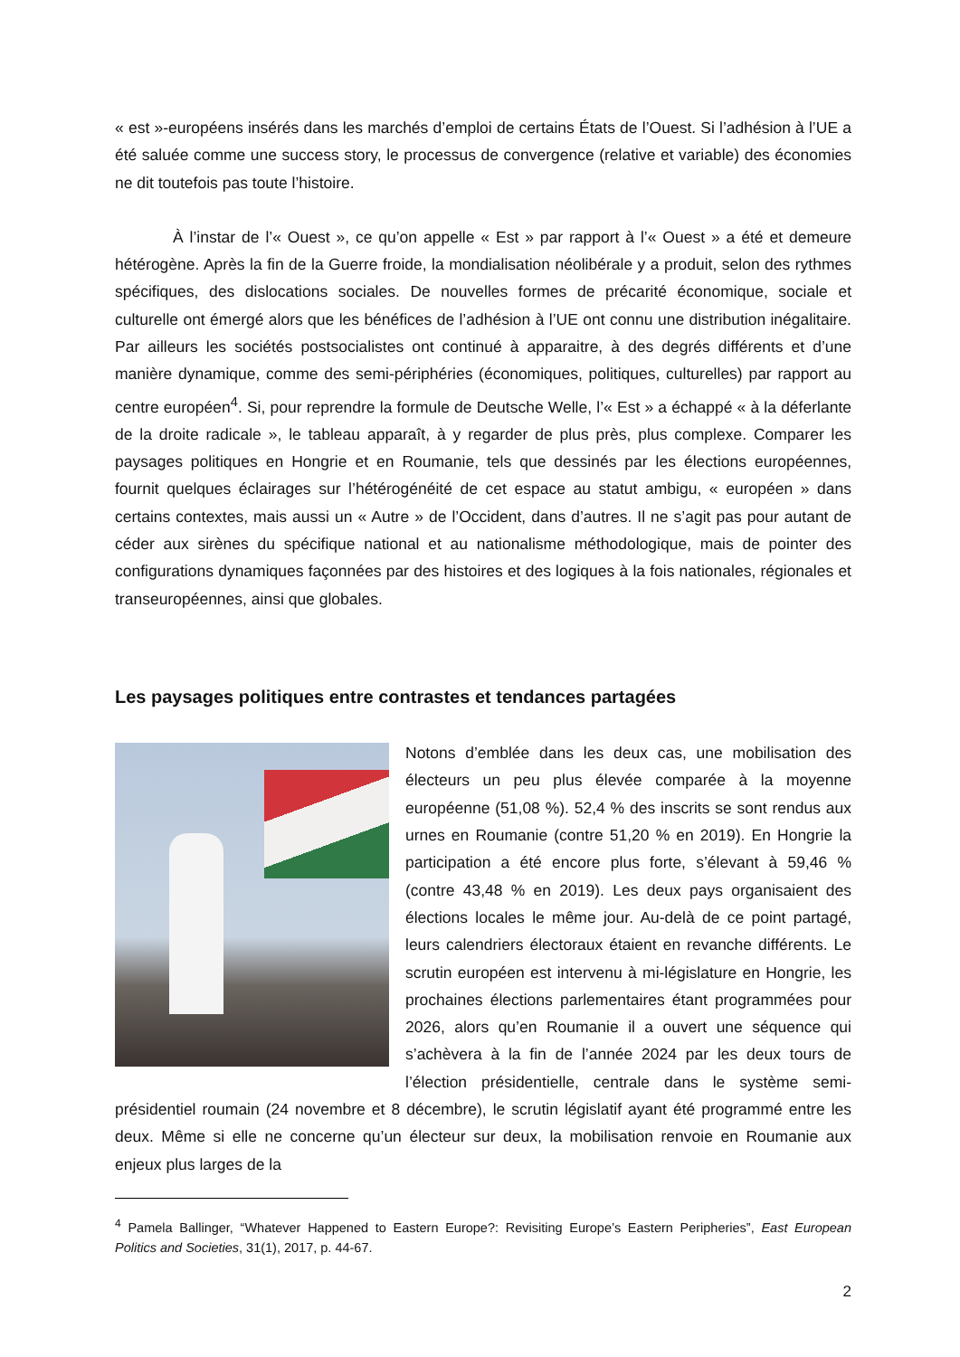« est »-européens insérés dans les marchés d’emploi de certains États de l’Ouest. Si l’adhésion à l’UE a été saluée comme une success story, le processus de convergence (relative et variable) des économies ne dit toutefois pas toute l’histoire.
À l’instar de l’« Ouest », ce qu’on appelle « Est » par rapport à l’« Ouest » a été et demeure hétérogène. Après la fin de la Guerre froide, la mondialisation néolibérale y a produit, selon des rythmes spécifiques, des dislocations sociales. De nouvelles formes de précarité économique, sociale et culturelle ont émergé alors que les bénéfices de l’adhésion à l’UE ont connu une distribution inégalitaire. Par ailleurs les sociétés postsocialistes ont continué à apparaitre, à des degrés différents et d’une manière dynamique, comme des semi-périphéries (économiques, politiques, culturelles) par rapport au centre européen<sup>4</sup>. Si, pour reprendre la formule de Deutsche Welle, l’« Est » a échappé « à la déferlante de la droite radicale », le tableau apparaît, à y regarder de plus près, plus complexe. Comparer les paysages politiques en Hongrie et en Roumanie, tels que dessinés par les élections européennes, fournit quelques éclairages sur l’hétérogénéité de cet espace au statut ambigu, « européen » dans certains contextes, mais aussi un « Autre » de l’Occident, dans d’autres. Il ne s’agit pas pour autant de céder aux sirènes du spécifique national et au nationalisme méthodologique, mais de pointer des configurations dynamiques façonnées par des histoires et des logiques à la fois nationales, régionales et transeuropéennes, ainsi que globales.
Les paysages politiques entre contrastes et tendances partagées
Notons d’emblée dans les deux cas, une mobilisation des électeurs un peu plus élevée comparée à la moyenne européenne (51,08 %). 52,4 % des inscrits se sont rendus aux urnes en Roumanie (contre 51,20 % en 2019). En Hongrie la participation a été encore plus forte, s’élevant à 59,46 % (contre 43,48 % en 2019). Les deux pays organisaient des élections locales le même jour. Au-delà de ce point partagé, leurs calendriers électoraux étaient en revanche différents. Le scrutin européen est intervenu à mi-législature en Hongrie, les prochaines élections parlementaires étant programmées pour 2026, alors qu’en Roumanie il a ouvert une séquence qui s’achèvera à la fin de l’année 2024 par les deux tours de l’élection présidentielle, centrale dans le système semi-présidentiel roumain (24 novembre et 8 décembre), le scrutin législatif ayant été programmé entre les deux. Même si elle ne concerne qu’un électeur sur deux, la mobilisation renvoie en Roumanie aux enjeux plus larges de la
<sup>4</sup> Pamela Ballinger, “Whatever Happened to Eastern Europe?: Revisiting Europe’s Eastern Peripheries”, East European Politics and Societies, 31(1), 2017, p. 44-67.
2